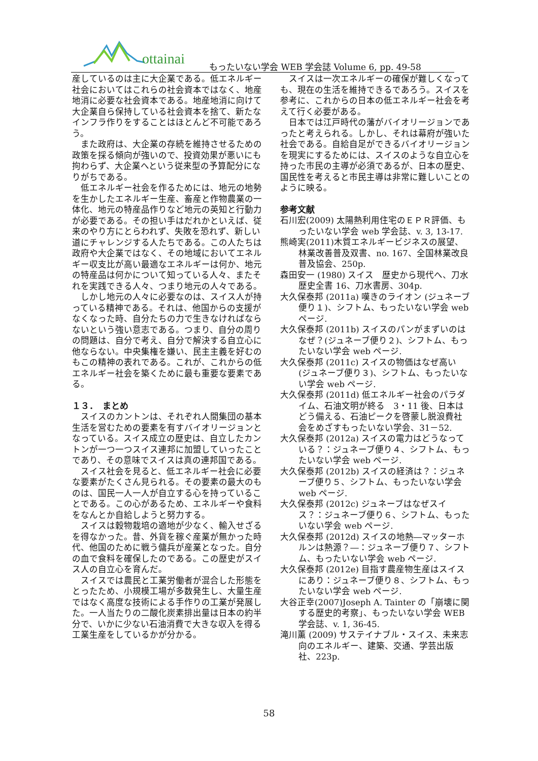ottainai
もったいない学会 WEB 学会誌 Volume 6, pp. 49-58
産しているのは主に大企業である。低エネルギー社会においてはこれらの社会資本ではなく、地産地消に必要な社会資本である。地産地消に向けて大企業自ら保持している社会資本を捨て、新たなインフラ作りをすることはほとんど不可能であろう。
また政府は、大企業の存続を維持させるための政策を採る傾向が強いので、投資効果が悪いにも拘わらず、大企業へという従来型の予算配分になりがちである。
低エネルギー社会を作るためには、地元の地勢を生かしたエネルギー生産、畜産と作物農業の一体化、地元の特産品作りなど地元の英知と行動力が必要である。その担い手はだれかといえば、従来のやり方にとらわれず、失敗を恐れず、新しい道にチャレンジする人たちである。この人たちは政府や大企業ではなく、その地域においてエネルギー収支比が高い最適なエネルギーは何か、地元の特産品は何かについて知っている人々、またそれを実践できる人々、つまり地元の人々である。
しかし地元の人々に必要なのは、スイス人が持っている精神である。それは、他国からの支援がなくなった時、自分たちの力で生きなければならないという強い意志である。つまり、自分の周りの問題は、自分で考え、自分で解決する自立心に他ならない。中央集権を嫌い、民主主義を好むのもこの精神の表れである。これが、これからの低エネルギー社会を築くために最も重要な要素である。
１３．　まとめ
スイスのカントンは、それぞれ人間集団の基本生活を営むための要素を有すバイオリージョンとなっている。スイス成立の歴史は、自立したカントンが一つ一つスイス連邦に加盟していったことであり、その意味でスイスは真の連邦国である。
スイス社会を見ると、低エネルギー社会に必要な要素がたくさん見られる。その要素の最大のものは、国民一人一人が自立する心を持っていることである。この心があるため、エネルギーや食料をなんとか自給しようと努力する。
スイスは穀物栽培の適地が少なく、輸入せざるを得なかった。昔、外貨を稼ぐ産業が無かった時代、他国のために戦う傭兵が産業となった。自分の血で食料を確保したのである。この歴史がスイス人の自立心を育んだ。
スイスでは農民と工業労働者が混合した形態をとったため、小規模工場が多数発生し、大量生産ではなく高度な技術による手作りの工業が発展した。一人当たりの二酸化炭素排出量は日本の約半分で、いかに少ない石油消費で大きな収入を得る工業生産をしているかが分かる。
スイスは一次エネルギーの確保が難しくなっても、現在の生活を維持できるであろう。スイスを参考に、これからの日本の低エネルギー社会を考えて行く必要がある。
日本では江戸時代の藩がバイオリージョンであったと考えられる。しかし、それは幕府が強いた社会である。自給自足ができるバイオリージョンを現実にするためには、スイスのような自立心を持った市民の主導が必須であるが、日本の歴史、国民性を考えると市民主導は非常に難しいことのように映る。
参考文献
石川宏(2009) 太陽熱利用住宅のＥＰＲ評価、もったいない学会 web 学会誌、v. 3, 13-17.
熊崎実(2011)木質エネルギービジネスの展望、林業改善普及双書、no. 167、全国林業改良普及協会、250p.
森田安一 (1980) スイス　歴史から現代へ、刀水歴史全書 16、刀水書房、304p.
大久保泰邦 (2011a) 嘆きのライオン (ジュネーブ便り１)、シフトム、もったいない学会 web ページ.
大久保泰邦 (2011b) スイスのパンがまずいのはなぜ？(ジュネーブ便り２)、シフトム、もったいない学会 web ページ.
大久保泰邦 (2011c) スイスの物価はなぜ高い (ジュネーブ便り３)、シフトム、もったいない学会 web ページ.
大久保泰邦 (2011d) 低エネルギー社会のパラダイム、石油文明が終る　3・11 後、日本はどう備える、石油ピークを啓蒙し脱浪費社会をめざすもったいない学会、31－52.
大久保泰邦 (2012a) スイスの電力はどうなっている？：ジュネーブ便り４、シフトム、もったいない学会 web ページ.
大久保泰邦 (2012b) スイスの経済は？：ジュネーブ便り５、シフトム、もったいない学会 web ページ.
大久保泰邦 (2012c) ジュネーブはなぜスイス？：ジュネーブ便り６、シフトム、もったいない学会 web ページ.
大久保泰邦 (2012d) スイスの地熱―マッターホルンは熱源？―：ジュネーブ便り７、シフトム、もったいない学会 web ページ.
大久保泰邦 (2012e) 目指す農産物生産はスイスにあり：ジュネーブ便り８、シフトム、もったいない学会 web ページ.
大谷正幸(2007)Joseph A. Tainter の「崩壊に関する歴史的考察」、もったいない学会 WEB 学会誌、v. 1, 36-45.
滝川薫 (2009) サステイナブル・スイス、未来志向のエネルギー、建築、交通、学芸出版社、223p.
58